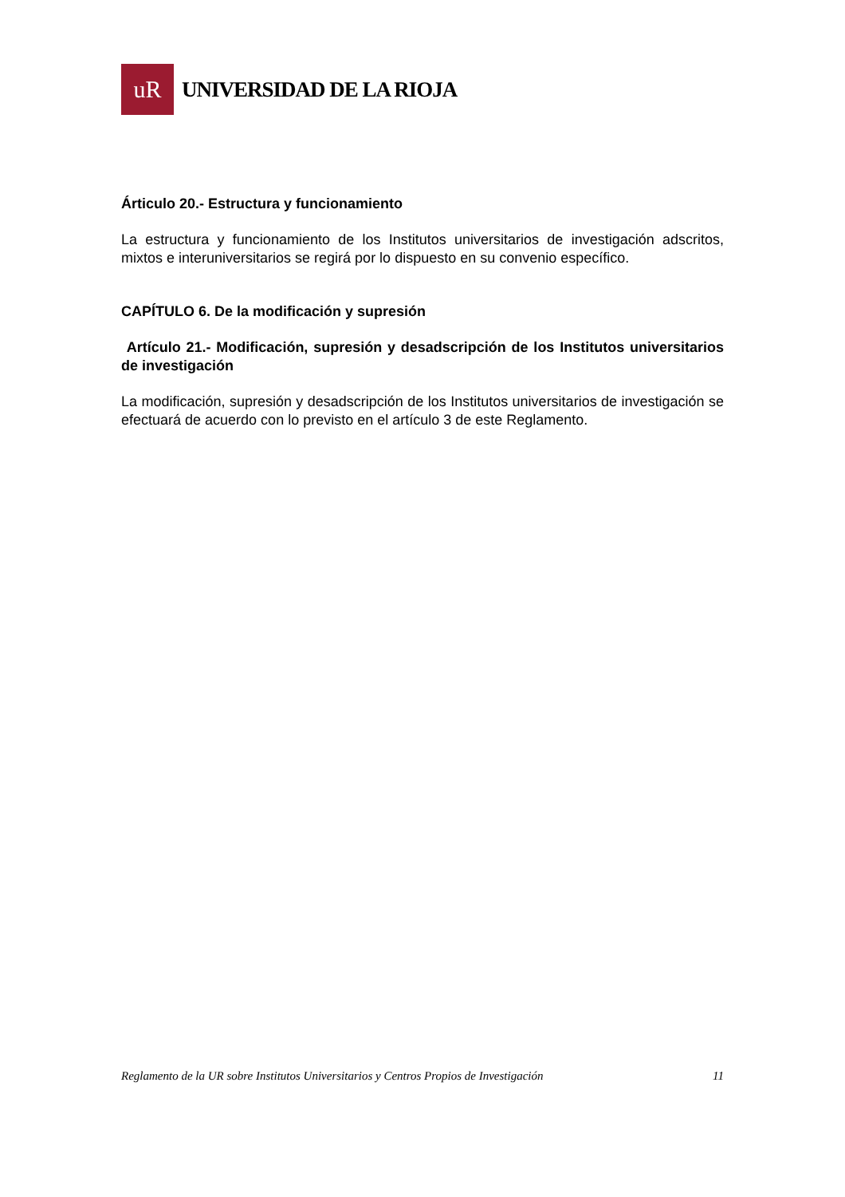uR
UNIVERSIDAD DE LA RIOJA
Árticulo 20.- Estructura y funcionamiento
La estructura y funcionamiento de los Institutos universitarios de investigación adscritos, mixtos e interuniversitarios se regirá por lo dispuesto en su convenio específico.
CAPÍTULO 6. De la modificación y supresión
Artículo 21.- Modificación, supresión y desadscripción de los Institutos universitarios de investigación
La modificación, supresión y desadscripción de los Institutos universitarios de investigación se efectuará de acuerdo con lo previsto en el artículo 3 de este Reglamento.
Reglamento de la UR sobre Institutos Universitarios y Centros Propios de Investigación 11